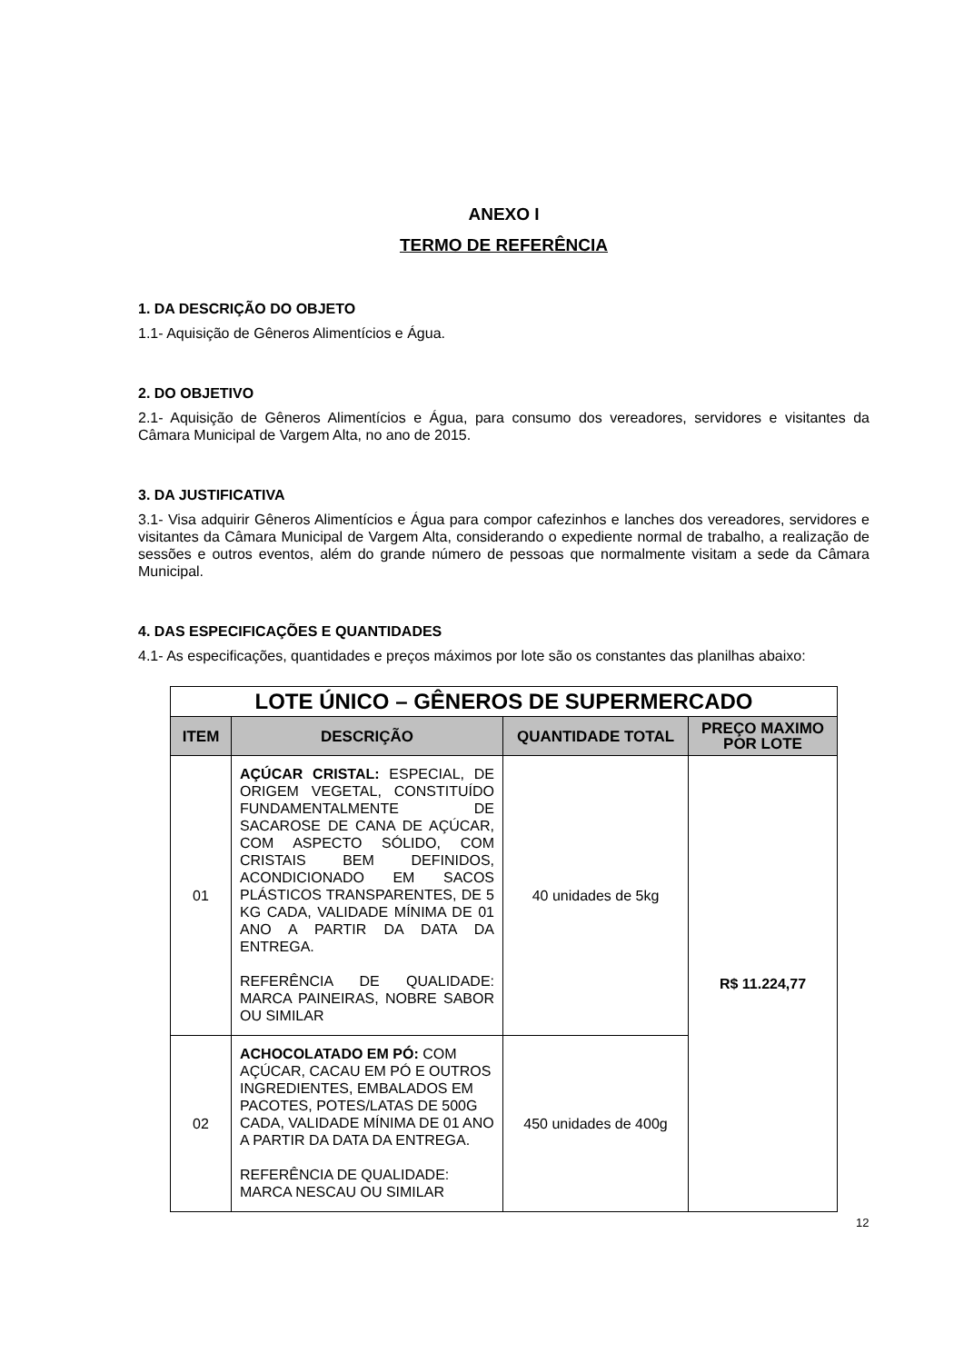ANEXO I
TERMO DE REFERÊNCIA
1. DA DESCRIÇÃO DO OBJETO
1.1- Aquisição de Gêneros Alimentícios e Água.
2. DO OBJETIVO
2.1- Aquisição de Gêneros Alimentícios e Água, para consumo dos vereadores, servidores e visitantes da Câmara Municipal de Vargem Alta, no ano de 2015.
3. DA JUSTIFICATIVA
3.1- Visa adquirir Gêneros Alimentícios e Água para compor cafezinhos e lanches dos vereadores, servidores e visitantes da Câmara Municipal de Vargem Alta, considerando o expediente normal de trabalho, a realização de sessões e outros eventos, além do grande número de pessoas que normalmente visitam a sede da Câmara Municipal.
4. DAS ESPECIFICAÇÕES E QUANTIDADES
4.1- As especificações, quantidades e preços máximos por lote são os constantes das planilhas abaixo:
| LOTE ÚNICO – GÊNEROS DE SUPERMERCADO | | | |
| ITEM | DESCRIÇÃO | QUANTIDADE TOTAL | PREÇO MAXIMO POR LOTE |
| 01 | AÇÚCAR CRISTAL: ESPECIAL, DE ORIGEM VEGETAL, CONSTITUÍDO FUNDAMENTALMENTE DE SACAROSE DE CANA DE AÇÚCAR, COM ASPECTO SÓLIDO, COM CRISTAIS BEM DEFINIDOS, ACONDICIONADO EM SACOS PLÁSTICOS TRANSPARENTES, DE 5 KG CADA, VALIDADE MÍNIMA DE 01 ANO A PARTIR DA DATA DA ENTREGA. REFERÊNCIA DE QUALIDADE: MARCA PAINEIRAS, NOBRE SABOR OU SIMILAR | 40 unidades de 5kg | R$ 11.224,77 |
| 02 | ACHOCOLATADO EM PÓ: COM AÇÚCAR, CACAU EM PÓ E OUTROS INGREDIENTES, EMBALADOS EM PACOTES, POTES/LATAS DE 500G CADA, VALIDADE MÍNIMA DE 01 ANO A PARTIR DA DATA DA ENTREGA. REFERÊNCIA DE QUALIDADE: MARCA NESCAU OU SIMILAR | 450 unidades de 400g | |
12